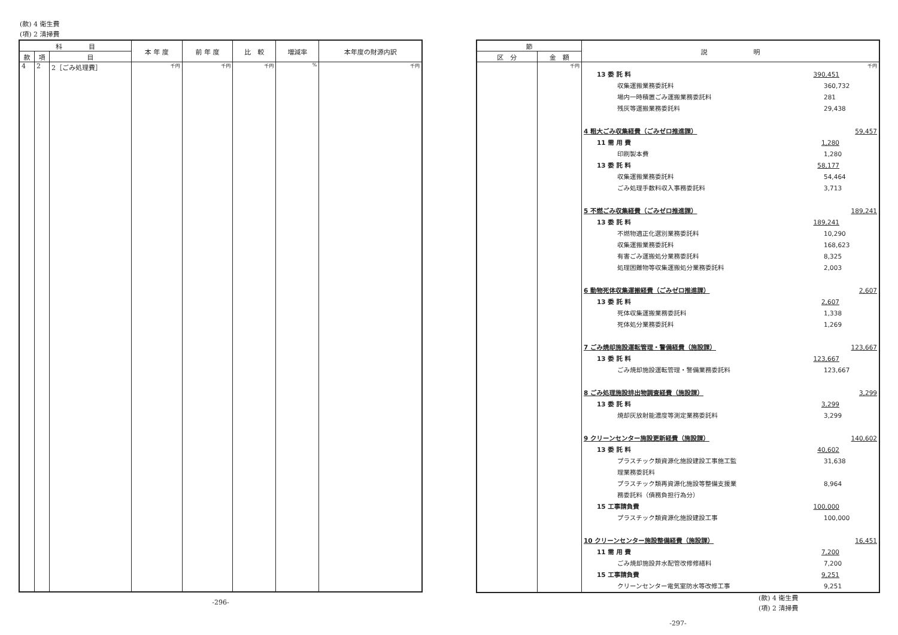(款) 4 衛生費
(項) 2 清掃費
| 科 目 | | | 本 年 度 | 前 年 度 | 比 較 | 増減率 | 本年度の財源内訳 |
| --- | --- | --- | --- | --- | --- | --- | --- |
| 款 | 項 | 目 | | | | | |
| 4 | 2 | 2［ごみ処理費］ | 千円 | 千円 | 千円 | % | 千円 |
-296-
| 節 | | 説 明 |
| --- | --- | --- |
| 区 分 | 金 額 | |
| | 千円 | 千円 13 委 託 料 390,451 収集運搬業務委託料 360,732 場内一時積置ごみ運搬業務委託料 281 残灰等運搬業務委託料 29,438 4 粗大ごみ収集経費（ごみゼロ推進課） 59,457 11 需 用 費 1,280 印刷製本費 1,280 13 委 託 料 58,177 収集運搬業務委託料 54,464 ごみ処理手数料収入事務委託料 3,713 5 不燃ごみ収集経費（ごみゼロ推進課） 189,241 13 委 託 料 189,241 不燃物適正化選別業務委託料 10,290 収集運搬業務委託料 168,623 有害ごみ運搬処分業務委託料 8,325 処理困難物等収集運搬処分業務委託料 2,003 6 動物死体収集運搬経費（ごみゼロ推進課） 2,607 13 委 託 料 2,607 死体収集運搬業務委託料 1,338 死体処分業務委託料 1,269 7 ごみ焼却施設運転管理・警備経費（施設課） 123,667 13 委 託 料 123,667 ごみ焼却施設運転管理・警備業務委託料 123,667 8 ごみ処理施設排出物調査経費（施設課） 3,299 13 委 託 料 3,299 焼却灰放射能濃度等測定業務委託料 3,299 9 クリーンセンター施設更新経費（施設課） 140,602 13 委 託 料 40,602 プラスチック類資源化施設建設工事施工監 31,638 理業務委託料 プラスチック類再資源化施設等整備支援業 8,964 務委託料（債務負担行為分） 15 工事請負費 100,000 プラスチック類資源化施設建設工事 100,000 10 クリーンセンター施設整備経費（施設課） 16,451 11 需 用 費 7,200 ごみ焼却施設井水配管改修修繕料 7,200 15 工事請負費 9,251 クリーンセンター電気室防水等改修工事 9,251 |
(款) 4 衛生費
(項) 2 清掃費
-297-